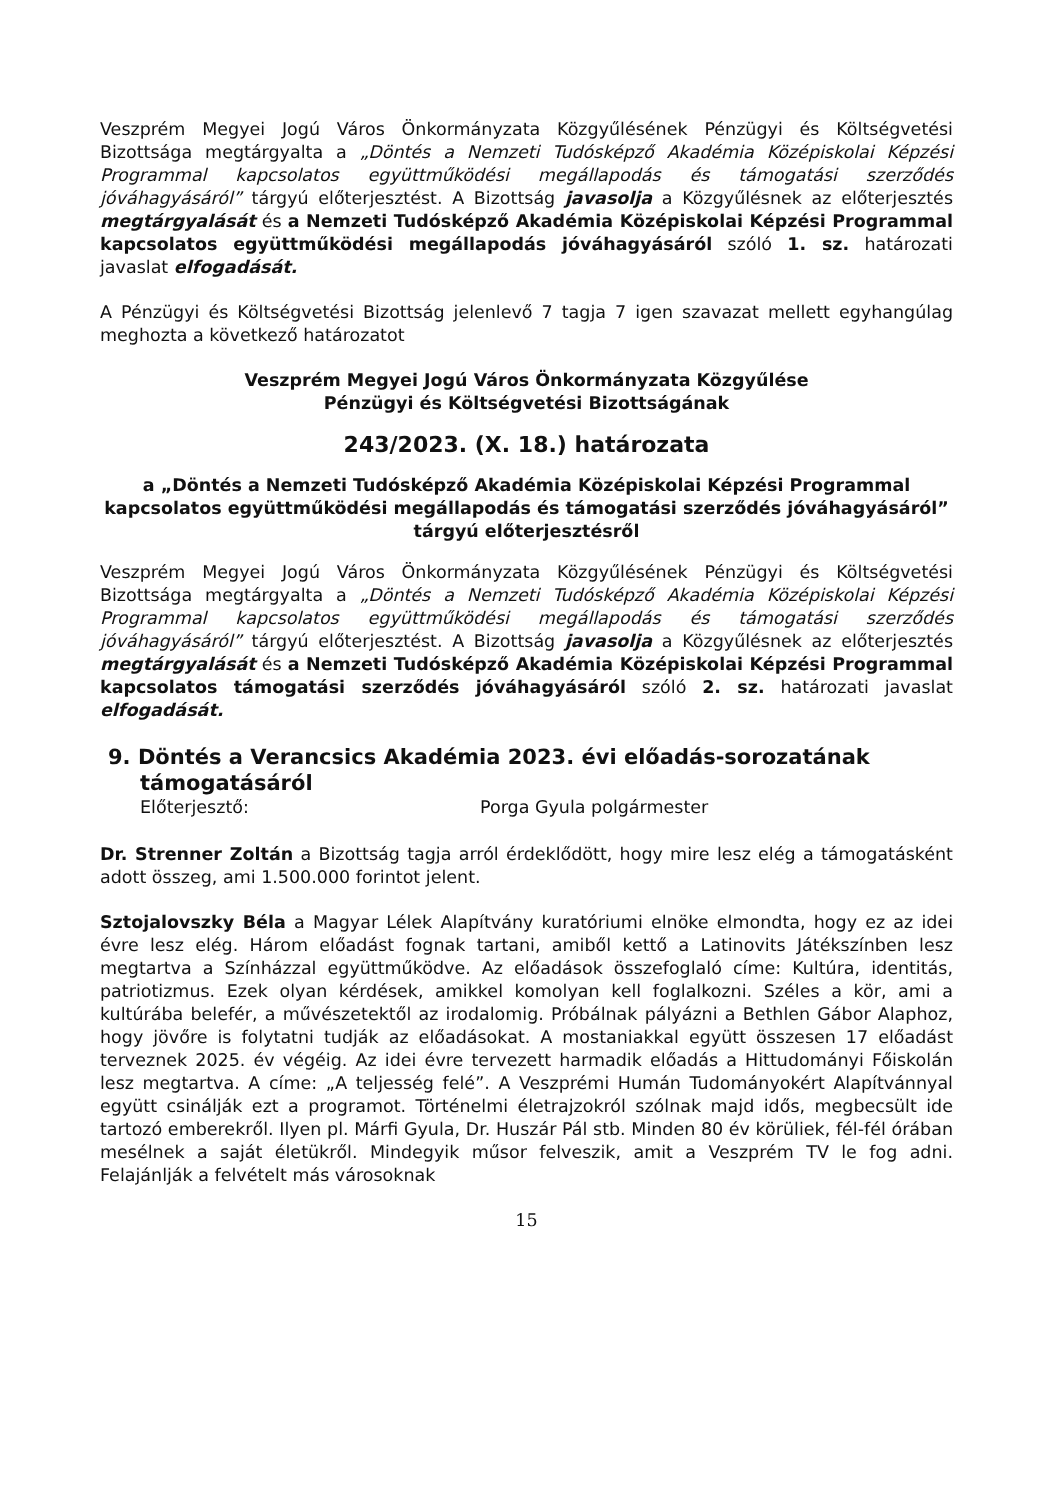Veszprém Megyei Jogú Város Önkormányzata Közgyűlésének Pénzügyi és Költségvetési Bizottsága megtárgyalta a „Döntés a Nemzeti Tudósképző Akadémia Középiskolai Képzési Programmal kapcsolatos együttműködési megállapodás és támogatási szerződés jóváhagyásáról” tárgyú előterjesztést. A Bizottság javasolja a Közgyűlésnek az előterjesztés megtárgyalását és a Nemzeti Tudósképző Akadémia Középiskolai Képzési Programmal kapcsolatos együttműködési megállapodás jóváhagyásáról szóló 1. sz. határozati javaslat elfogadását.
A Pénzügyi és Költségvetési Bizottság jelenlevő 7 tagja 7 igen szavazat mellett egyhangúlag meghozta a következő határozatot
Veszprém Megyei Jogú Város Önkormányzata Közgyűlése
Pénzügyi és Költségvetési Bizottságának
243/2023. (X. 18.) határozata
a „Döntés a Nemzeti Tudósképző Akadémia Középiskolai Képzési Programmal kapcsolatos együttműködési megállapodás és támogatási szerződés jóváhagyásáról” tárgyú előterjesztésről
Veszprém Megyei Jogú Város Önkormányzata Közgyűlésének Pénzügyi és Költségvetési Bizottsága megtárgyalta a „Döntés a Nemzeti Tudósképző Akadémia Középiskolai Képzési Programmal kapcsolatos együttműködési megállapodás és támogatási szerződés jóváhagyásáról” tárgyú előterjesztést. A Bizottság javasolja a Közgyűlésnek az előterjesztés megtárgyalását és a Nemzeti Tudósképző Akadémia Középiskolai Képzési Programmal kapcsolatos támogatási szerződés jóváhagyásáról szóló 2. sz. határozati javaslat elfogadását.
9. Döntés a Verancsics Akadémia 2023. évi előadás-sorozatának támogatásáról
Előterjesztő: Porga Gyula polgármester
Dr. Strenner Zoltán a Bizottság tagja arról érdeklődött, hogy mire lesz elég a támogatásként adott összeg, ami 1.500.000 forintot jelent.
Sztojalovszky Béla a Magyar Lélek Alapítvány kuratóriumi elnöke elmondta, hogy ez az idei évre lesz elég. Három előadást fognak tartani, amiből kettő a Latinovits Játékszínben lesz megtartva a Színházzal együttműködve. Az előadások összefoglaló címe: Kultúra, identitás, patriotizmus. Ezek olyan kérdések, amikkel komolyan kell foglalkozni. Széles a kör, ami a kultúrába belefér, a művészetektől az irodalomig. Próbálnak pályázni a Bethlen Gábor Alaphoz, hogy jövőre is folytatni tudják az előadásokat. A mostaniakkal együtt összesen 17 előadást terveznek 2025. év végéig. Az idei évre tervezett harmadik előadás a Hittudományi Főiskolán lesz megtartva. A címe: „A teljesség felé”. A Veszprémi Humán Tudományokért Alapítvánnyal együtt csinálják ezt a programot. Történelmi életrajzokról szólnak majd idős, megbecsült ide tartozó emberekről. Ilyen pl. Márfi Gyula, Dr. Huszár Pál stb. Minden 80 év körüliek, fél-fél órában mesélnek a saját életükről. Mindegyik műsor felveszik, amit a Veszprém TV le fog adni. Felajánlják a felvételt más városoknak
15